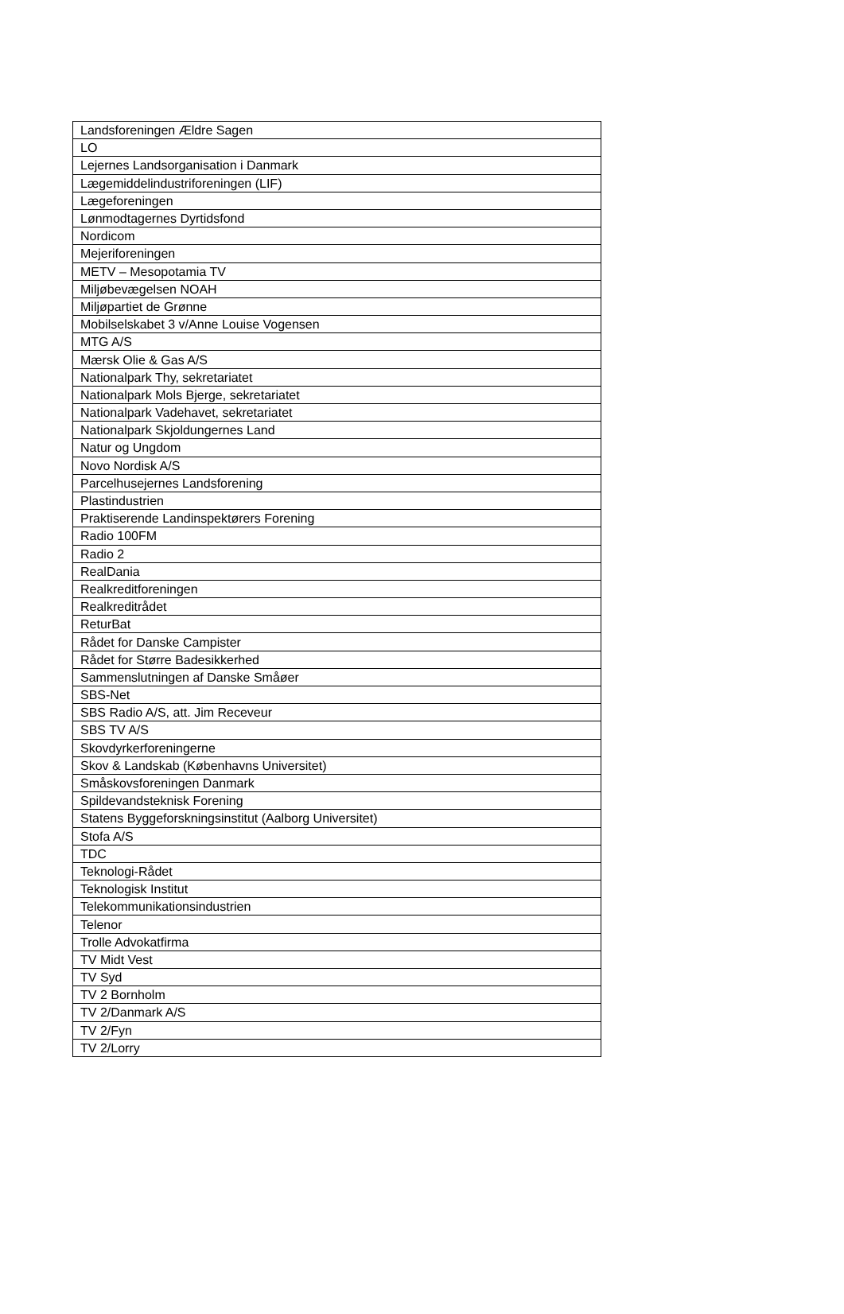| Landsforeningen Ældre Sagen |
| LO |
| Lejernes Landsorganisation i Danmark |
| Lægemiddelindustriforeningen (LIF) |
| Lægeforeningen |
| Lønmodtagernes Dyrtidsfond |
| Nordicom |
| Mejeriforeningen |
| METV – Mesopotamia TV |
| Miljøbevægelsen NOAH |
| Miljøpartiet de Grønne |
| Mobilselskabet 3 v/Anne Louise Vogensen |
| MTG A/S |
| Mærsk Olie & Gas A/S |
| Nationalpark Thy, sekretariatet |
| Nationalpark Mols Bjerge, sekretariatet |
| Nationalpark Vadehavet, sekretariatet |
| Nationalpark Skjoldungernes Land |
| Natur og Ungdom |
| Novo Nordisk A/S |
| Parcelhusejernes Landsforening |
| Plastindustrien |
| Praktiserende Landinspektørers Forening |
| Radio 100FM |
| Radio 2 |
| RealDania |
| Realkreditforeningen |
| Realkreditrådet |
| ReturBat |
| Rådet for Danske Campister |
| Rådet for Større Badesikkerhed |
| Sammenslutningen af Danske Småøer |
| SBS-Net |
| SBS Radio A/S, att. Jim Receveur |
| SBS TV A/S |
| Skovdyrkerforeningerne |
| Skov & Landskab (Københavns Universitet) |
| Småskovsforeningen Danmark |
| Spildevandsteknisk Forening |
| Statens Byggeforskningsinstitut (Aalborg Universitet) |
| Stofa A/S |
| TDC |
| Teknologi-Rådet |
| Teknologisk Institut |
| Telekommunikationsindustrien |
| Telenor |
| Trolle Advokatfirma |
| TV Midt Vest |
| TV Syd |
| TV 2 Bornholm |
| TV 2/Danmark A/S |
| TV 2/Fyn |
| TV 2/Lorry |